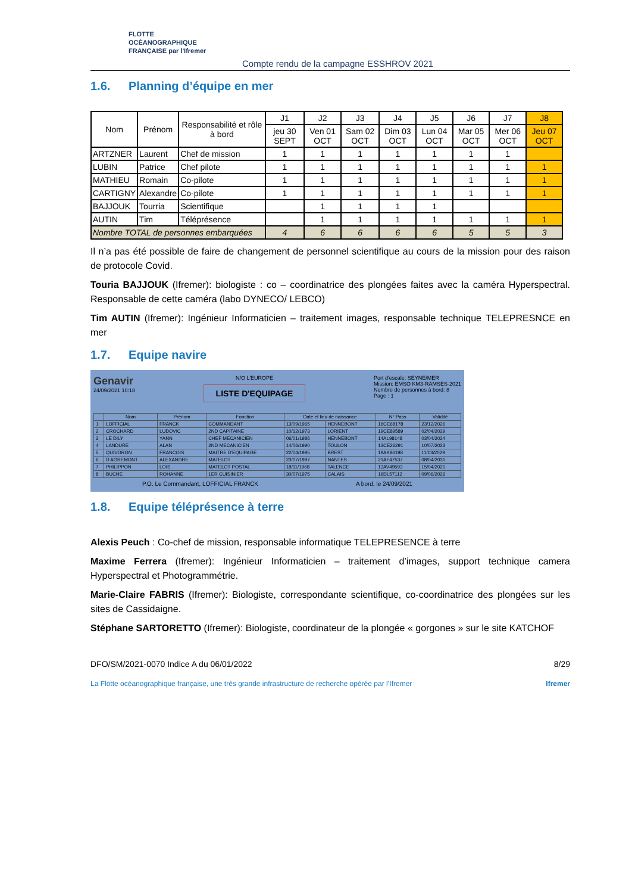FLOTTE
OCÉANOGRAPHIQUE
FRANÇAISE par l'Ifremer
Compte rendu de la campagne ESSHROV 2021
1.6. Planning d’équipe en mer
| Nom | Prénom | Responsabilité et rôle à bord | J1 | J2 | J3 | J4 | J5 | J6 | J7 | J8 |
| --- | --- | --- | --- | --- | --- | --- | --- | --- | --- | --- |
| | | | jeu 30 SEPT | Ven 01 OCT | Sam 02 OCT | Dim 03 OCT | Lun 04 OCT | Mar 05 OCT | Mer 06 OCT | Jeu 07 OCT |
| ARTZNER | Laurent | Chef de mission | 1 | 1 | 1 | 1 | 1 | 1 | 1 | |
| LUBIN | Patrice | Chef pilote | 1 | 1 | 1 | 1 | 1 | 1 | 1 | 1 |
| MATHIEU | Romain | Co-pilote | 1 | 1 | 1 | 1 | 1 | 1 | 1 | 1 |
| CARTIGNY | Alexandre | Co-pilote | 1 | 1 | 1 | 1 | 1 | 1 | 1 | 1 |
| BAJJOUK | Tourria | Scientifique | | 1 | 1 | 1 | 1 | | | |
| AUTIN | Tim | Téléprésence | | 1 | 1 | 1 | 1 | 1 | 1 | 1 |
| Nombre TOTAL de personnes embarquées | | | 4 | 6 | 6 | 6 | 6 | 5 | 5 | 3 |
Il n’a pas été possible de faire de changement de personnel scientifique au cours de la mission pour des raison de protocole Covid.
Touria BAJJOUK (Ifremer): biologiste : co – coordinatrice des plongées faites avec la caméra Hyperspectral. Responsable de cette caméra (labo DYNECO/ LEBCO)
Tim AUTIN (Ifremer): Ingénieur Informaticien – traitement images, responsable technique TELEPRESNCE en mer
1.7. Equipe navire
Genavir
24/09/2021 10:18
N/O L'EUROPE
LISTE D'EQUIPAGE
Port d'escale: SEYNE/MER
Mission: EMSO KM3-RAMSES-2021
Nombre de personnes à bord: 8
Page : 1
| | Nom | Prénom | Fonction | Date et lieu de naissance | | N° Pass | Validité |
| --- | --- | --- | --- | --- | --- | --- | --- |
| 1 | LOFFICIAL | FRANCK | COMMANDANT | 13/09/1965 | HENNEBONT | 16CE68178 | 23/12/2026 |
| 2 | CROCHARD | LUDOVIC | 2ND CAPITAINE | 10/12/1973 | LORIENT | 19CE89589 | 02/04/2029 |
| 3 | LE DILY | YANN | CHEF MECANICIEN | 06/01/1986 | HENNEBONT | 14AL98148 | 03/04/2024 |
| 4 | LANDURE | ALAN | 2ND MECANICIEN | 14/06/1990 | TOULON | 13CE26291 | 10/07/2023 |
| 5 | QUIVORON | FRANCOIS | MAITRE D'EQUIPAGE | 22/04/1995 | BREST | 19AK86198 | 11/03/2029 |
| 6 | D AGREMONT | ALEXANDRE | MATELOT | 23/07/1997 | NANTES | 21AF47537 | 08/04/2031 |
| 7 | PHILIPPON | LOIS | MATELOT POSTAL | 18/11/1968 | TALENCE | 13AV49593 | 15/04/2021 |
| 8 | BUCHE | ROHANNE | 1ER CUISINIER | 30/07/1975 | CALAIS | 16DL57112 | 09/06/2026 |
P.O. Le Commandant, LOFFICIAL FRANCK A bord, le 24/09/2021
1.8. Equipe téléprésence à terre
Alexis Peuch : Co-chef de mission, responsable informatique TELEPRESENCE à terre
Maxime Ferrera (Ifremer): Ingénieur Informaticien – traitement d’images, support technique camera Hyperspectral et Photogrammétrie.
Marie-Claire FABRIS (Ifremer): Biologiste, correspondante scientifique, co-coordinatrice des plongées sur les sites de Cassidaigne.
Stéphane SARTORETTO (Ifremer): Biologiste, coordinateur de la plongée « gorgones » sur le site KATCHOF
DFO/SM/2021-0070 Indice A du 06/01/2022 8/29
La Flotte océanographique française, une très grande infrastructure de recherche opérée par l’Ifremer Ifremer